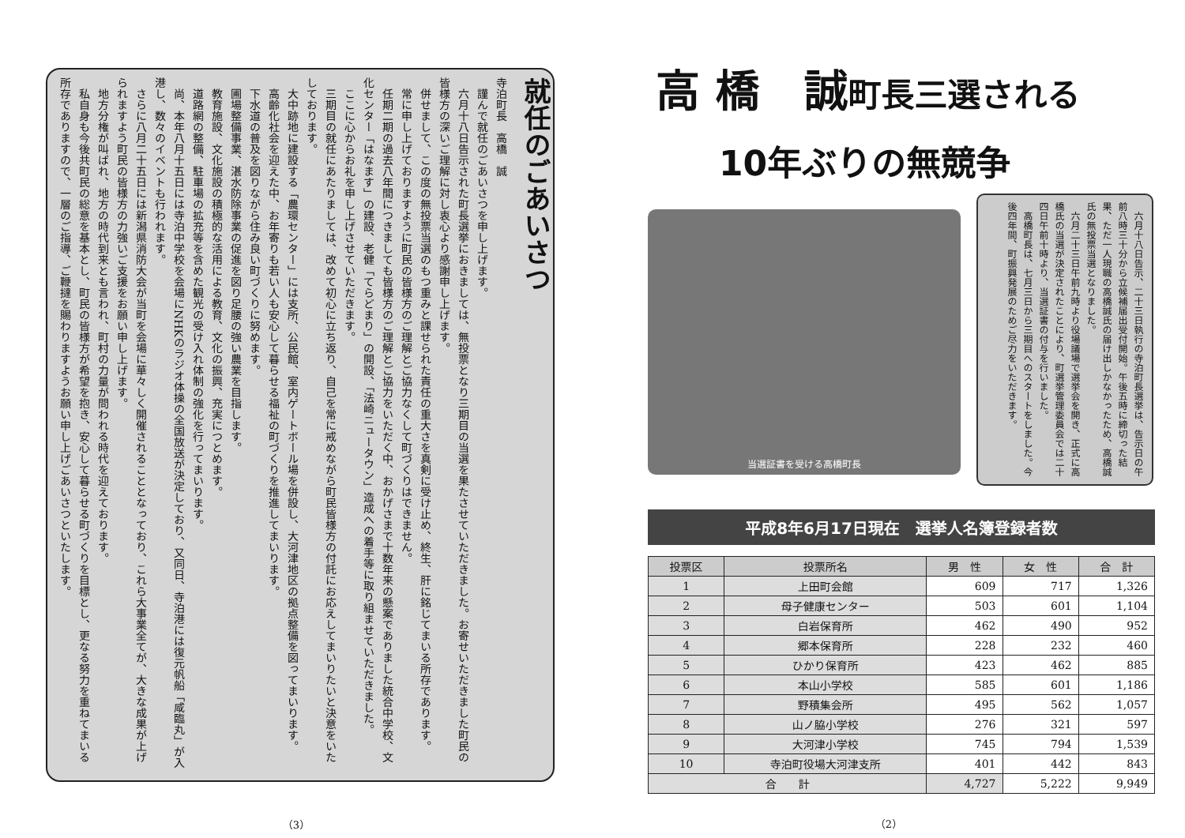就任のごあいさつ
寺泊町長　高橋　誠
　謹んで就任のごあいさつを申し上げます。
　六月十八日告示された町長選挙におきましては、無投票となり三期目の当選を果たさせていただきました。お寄せいただきました町民の皆様方の深いご理解に対し衷心より感謝申し上げます。
　併せまして、この度の無投票当選のもつ重みと課せられた責任の重大さを真剣に受け止め、終生、肝に銘じてまいる所存であります。
　常に申し上げておりますように町民の皆様方のご理解とご協力なくして町づくりはできません。
　任期二期の過去八年間につきましても皆様方のご理解とご協力をいただく中、おかげさまで十数年来の懸案でありました統合中学校、文化センター「はなます」の建設、老健「てらどまり」の開設、「法崎ニュータウン」造成への着手等に取り組ませていただきました。
　ここに心からお礼を申し上げさせていただきます。
　三期目の就任にあたりましては、改めて初心に立ち返り、自己を常に戒めながら町民皆様方の付託にお応えしてまいりたいと決意をいたしております。
　大中跡地に建設する「農環センター」には支所、公民館、室内ゲートボール場を併設し、大河津地区の拠点整備を図ってまいります。
　高齢化社会を迎えた中、お年寄りも若い人も安心して暮らせる福祉の町づくりを推進してまいります。
　下水道の普及を図りながら住み良い町づくりに努めます。
　圃場整備事業、湛水防除事業の促進を図り足腰の強い農業を目指します。
　教育施設、文化施設の積極的な活用による教育、文化の振興、充実につとめます。
　道路網の整備、駐車場の拡充等を含めた観光の受け入れ体制の強化を行ってまいります。
　尚、本年八月十五日には寺泊中学校を会場にNHKのラジオ体操の全国放送が決定しており、又同日、寺泊港には復元帆船「咸臨丸」が入港し、数々のイベントも行われます。
　さらに八月二十五日には新潟県消防大会が当町を会場に華々しく開催されることとなっており、これら大事業全てが、大きな成果が上げられますよう町民の皆様方の力強いご支援をお願い申し上げます。
　地方分権が叫ばれ、地方の時代到来とも言われ、町村の力量が問われる時代を迎えております。
　私自身も今後共町民の総意を基本とし、町民の皆様方が希望を抱き、安心して暮らせる町づくりを目標とし、更なる努力を重ねてまいる所存でありますので、一層のご指導、ご鞭撻を賜わりますようお願い申し上げごあいさつといたします。
（3）
高 橋　誠町長三選される
10年ぶりの無競争
当選証書を受ける高橋町長
　六月十八日告示、二十三日執行の寺泊町長選挙は、告示日の午前八時三十分から立候補届出受付開始。午後五時に締切った結果、ただ一人現職の高橋誠氏の届け出しかなかったため、高橋誠氏の無投票当選となりました。
　六月二十三日午前九時より役場議場で選挙会を開き、正式に高橋氏の当選が決定されたことにより、町選挙管理委員会では二十四日午前十時より、当選証書の付与を行いました。
　高橋町長は、七月三日から三期目へのスタートをしました。今後四年間、町振興発展のためご尽力をいただきます。
平成8年6月17日現在　選挙人名簿登録者数
| 投票区 | 投票所名 | 男 性 | 女 性 | 合 計 |
| --- | --- | --- | --- | --- |
| 1 | 上田町会館 | 609 | 717 | 1,326 |
| 2 | 母子健康センター | 503 | 601 | 1,104 |
| 3 | 白岩保育所 | 462 | 490 | 952 |
| 4 | 郷本保育所 | 228 | 232 | 460 |
| 5 | ひかり保育所 | 423 | 462 | 885 |
| 6 | 本山小学校 | 585 | 601 | 1,186 |
| 7 | 野積集会所 | 495 | 562 | 1,057 |
| 8 | 山ノ脇小学校 | 276 | 321 | 597 |
| 9 | 大河津小学校 | 745 | 794 | 1,539 |
| 10 | 寺泊町役場大河津支所 | 401 | 442 | 843 |
| 合 計 | | 4,727 | 5,222 | 9,949 |
（2）